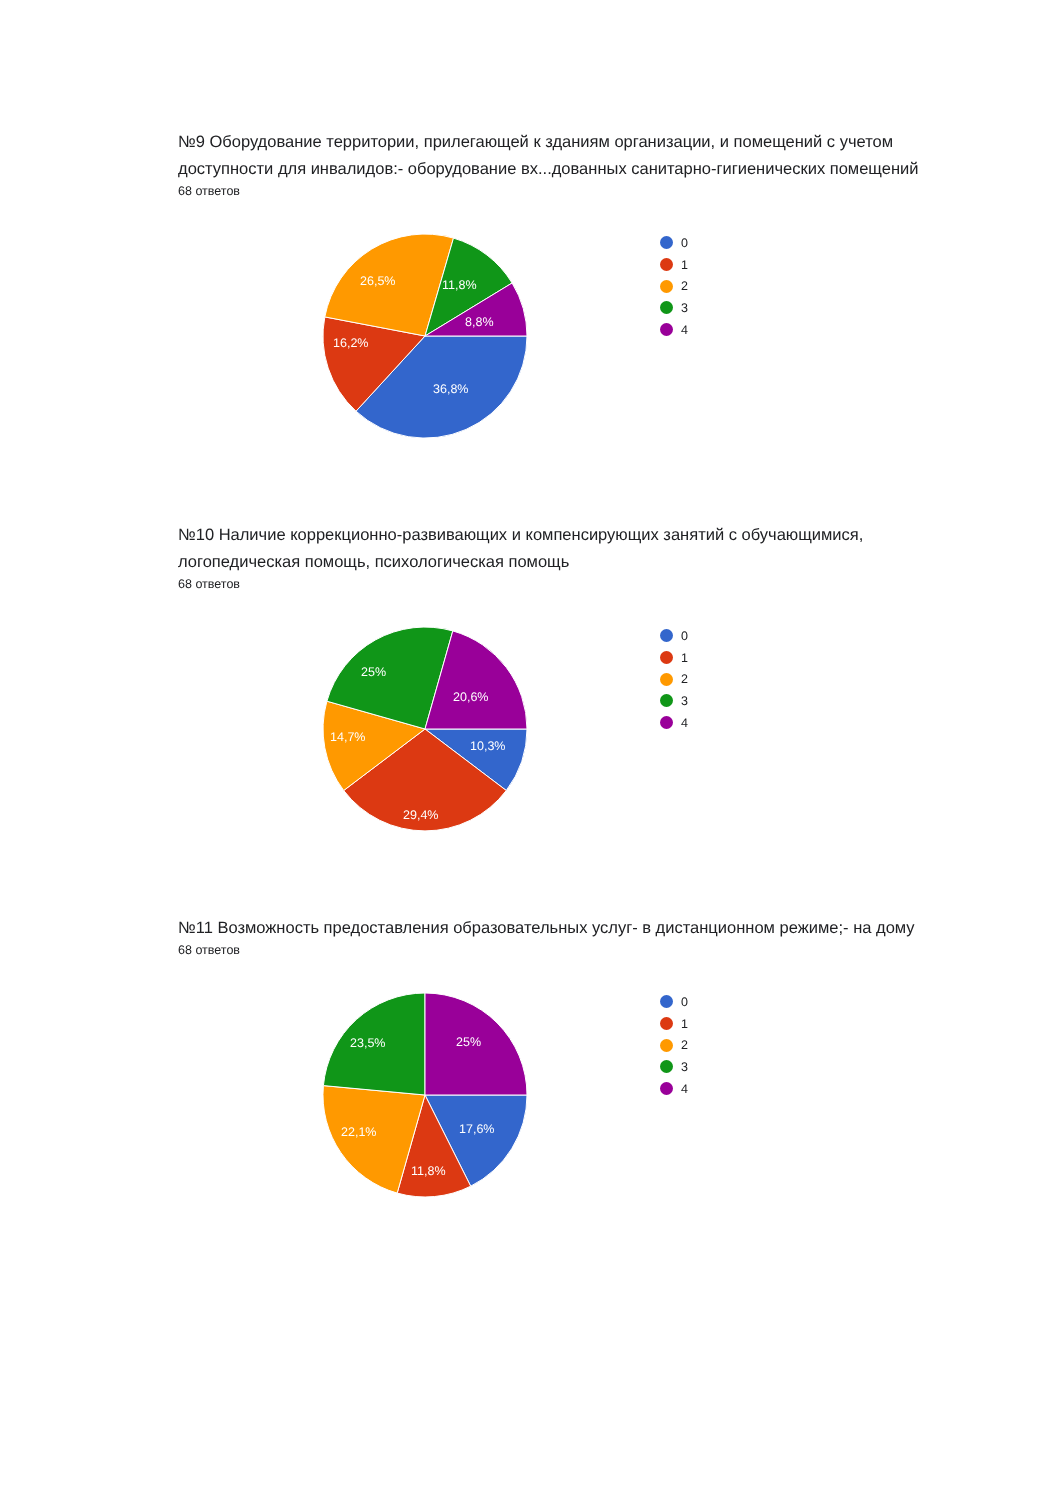№9 Оборудование территории, прилегающей к зданиям организации, и помещений с учетом доступности для инвалидов:- оборудование вх...дованных санитарно-гигиенических помещений
68 ответов
36,8%
16,2%
26,5%
11,8%
8,8%
0
1
2
3
4
№10 Наличие коррекционно-развивающих и компенсирующих занятий с обучающимися, логопедическая помощь, психологическая помощь
68 ответов
10,3%
29,4%
14,7%
25%
20,6%
0
1
2
3
4
№11 Возможность предоставления образовательных услуг- в дистанционном режиме;- на дому
68 ответов
17,6%
11,8%
22,1%
23,5%
25%
0
1
2
3
4